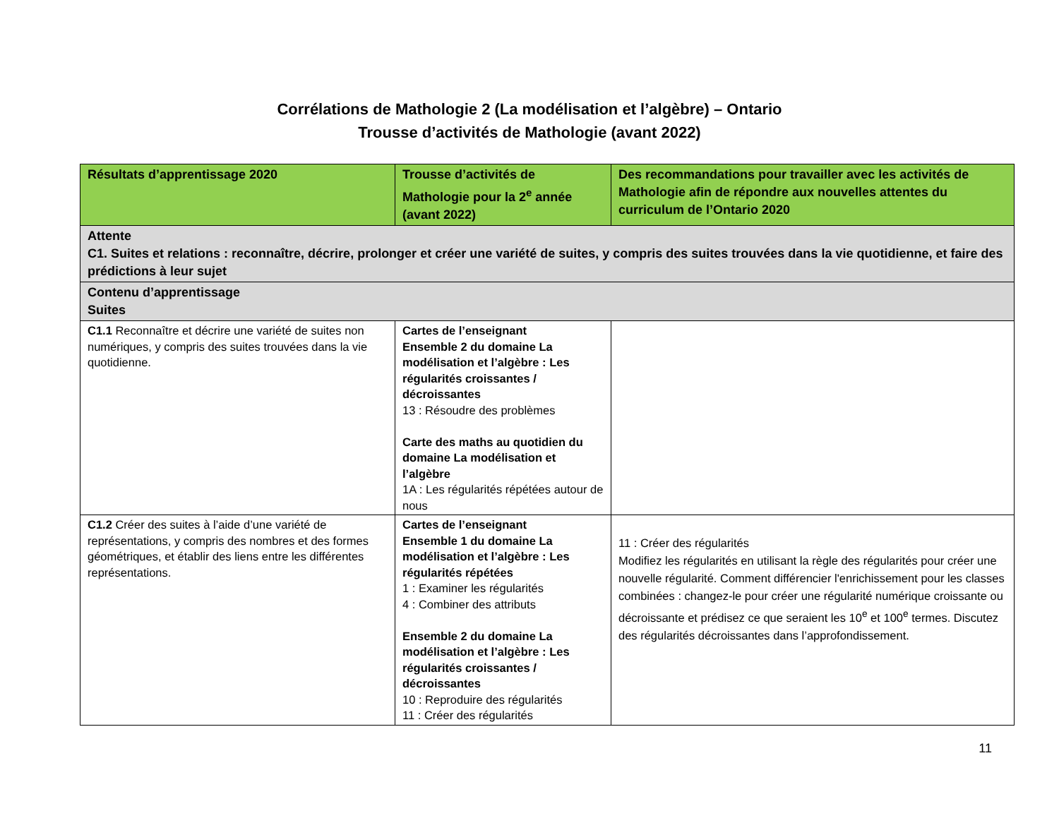Corrélations de Mathologie 2 (La modélisation et l’algèbre) – Ontario
Trousse d’activités de Mathologie (avant 2022)
| Résultats d’apprentissage 2020 | Trousse d’activités de Mathologie pour la 2<sup>e</sup> année (avant 2022) | Des recommandations pour travailler avec les activités de Mathologie afin de répondre aux nouvelles attentes du curriculum de l’Ontario 2020 |
| --- | --- | --- |
| Attente C1. Suites et relations : reconnaître, décrire, prolonger et créer une variété de suites, y compris des suites trouvées dans la vie quotidienne, et faire des prédictions à leur sujet | | |
| Contenu d’apprentissage Suites | | |
| C1.1 Reconnaître et décrire une variété de suites non numériques, y compris des suites trouvées dans la vie quotidienne. | Cartes de l’enseignant Ensemble 2 du domaine La modélisation et l’algèbre : Les régularités croissantes / décroissantes 13 : Résoudre des problèmes Carte des maths au quotidien du domaine La modélisation et l’algèbre 1A : Les régularités répétées autour de nous | |
| C1.2 Créer des suites à l’aide d’une variété de représentations, y compris des nombres et des formes géométriques, et établir des liens entre les différentes représentations. | Cartes de l’enseignant Ensemble 1 du domaine La modélisation et l’algèbre : Les régularités répétées 1 : Examiner les régularités 4 : Combiner des attributs Ensemble 2 du domaine La modélisation et l’algèbre : Les régularités croissantes / décroissantes 10 : Reproduire des régularités 11 : Créer des régularités | 11 : Créer des régularités Modifiez les régularités en utilisant la règle des régularités pour créer une nouvelle régularité. Comment différencier l'enrichissement pour les classes combinées : changez-le pour créer une régularité numérique croissante ou décroissante et prédisez ce que seraient les 10<sup>e</sup> et 100<sup>e</sup> termes. Discutez des régularités décroissantes dans l’approfondissement. |
11